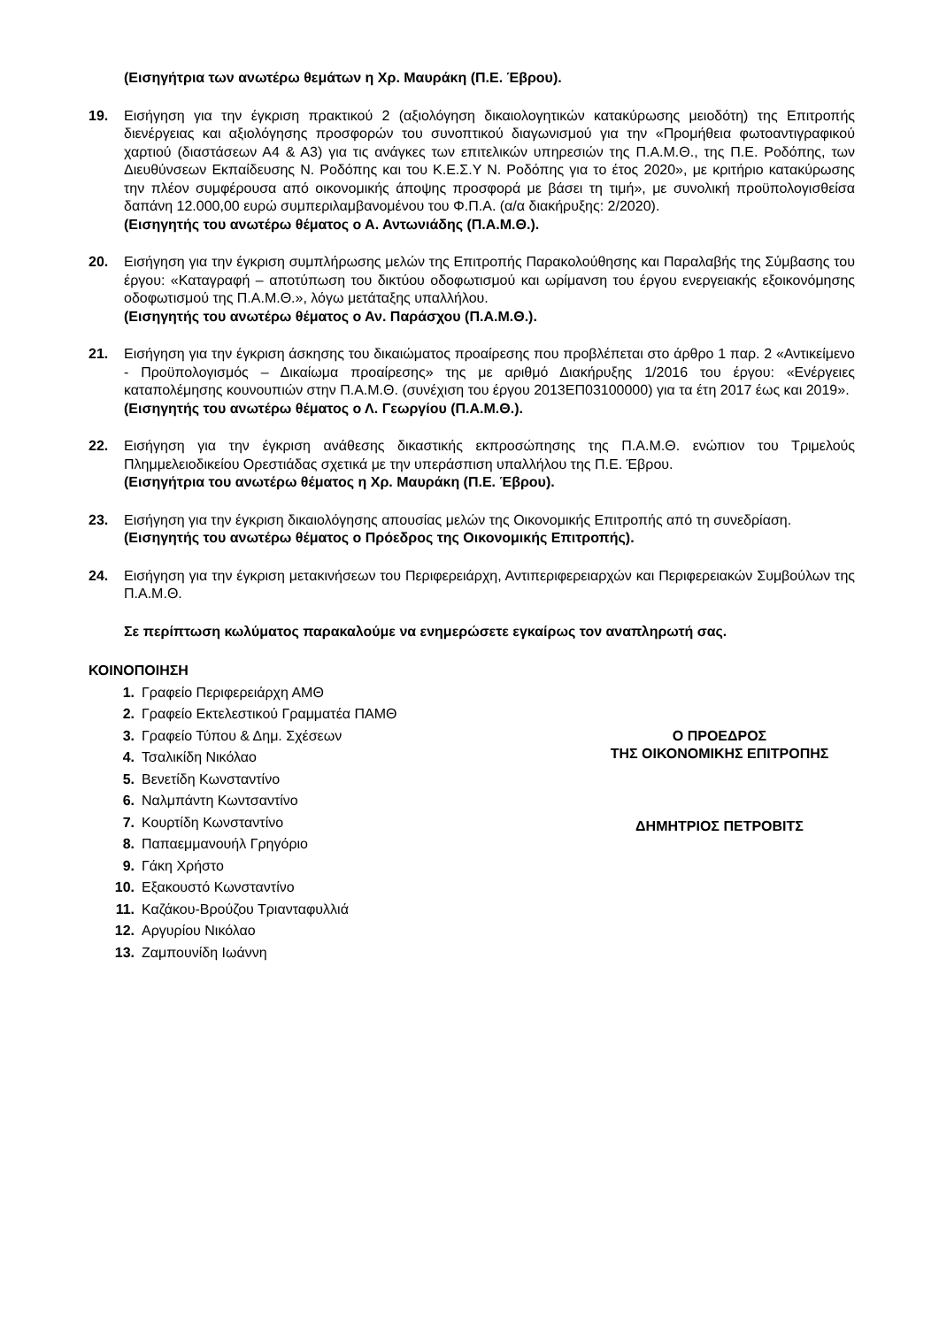(Εισηγήτρια των ανωτέρω θεμάτων η Χρ. Μαυράκη (Π.Ε. Έβρου).
19. Εισήγηση για την έγκριση πρακτικού 2 (αξιολόγηση δικαιολογητικών κατακύρωσης μειοδότη) της Επιτροπής διενέργειας και αξιολόγησης προσφορών του συνοπτικού διαγωνισμού για την «Προμήθεια φωτοαντιγραφικού χαρτιού (διαστάσεων Α4 & Α3) για τις ανάγκες των επιτελικών υπηρεσιών της Π.Α.Μ.Θ., της Π.Ε. Ροδόπης, των Διευθύνσεων Εκπαίδευσης Ν. Ροδόπης και του Κ.Ε.Σ.Υ Ν. Ροδόπης για το έτος 2020», με κριτήριο κατακύρωσης την πλέον συμφέρουσα από οικονομικής άποψης προσφορά με βάσει τη τιμή», με συνολική προϋπολογισθείσα δαπάνη 12.000,00 ευρώ συμπεριλαμβανομένου του Φ.Π.Α. (α/α διακήρυξης: 2/2020).
(Εισηγητής του ανωτέρω θέματος ο Α. Αντωνιάδης (Π.Α.Μ.Θ.).
20. Εισήγηση για την έγκριση συμπλήρωσης μελών της Επιτροπής Παρακολούθησης και Παραλαβής της Σύμβασης του έργου: «Καταγραφή – αποτύπωση του δικτύου οδοφωτισμού και ωρίμανση του έργου ενεργειακής εξοικονόμησης οδοφωτισμού της Π.Α.Μ.Θ.», λόγω μετάταξης υπαλλήλου.
(Εισηγητής του ανωτέρω θέματος ο Αν. Παράσχου (Π.Α.Μ.Θ.).
21. Εισήγηση για την έγκριση άσκησης του δικαιώματος προαίρεσης που προβλέπεται στο άρθρο 1 παρ. 2 «Αντικείμενο - Προϋπολογισμός – Δικαίωμα προαίρεσης» της με αριθμό Διακήρυξης 1/2016 του έργου: «Ενέργειες καταπολέμησης κουνουπιών στην Π.Α.Μ.Θ. (συνέχιση του έργου 2013ΕΠ03100000) για τα έτη 2017 έως και 2019».
(Εισηγητής του ανωτέρω θέματος ο Λ. Γεωργίου (Π.Α.Μ.Θ.).
22. Εισήγηση για την έγκριση ανάθεσης δικαστικής εκπροσώπησης της Π.Α.Μ.Θ. ενώπιον του Τριμελούς Πλημμελειοδικείου Ορεστιάδας σχετικά με την υπεράσπιση υπαλλήλου της Π.Ε. Έβρου.
(Εισηγήτρια του ανωτέρω θέματος η Χρ. Μαυράκη (Π.Ε. Έβρου).
23. Εισήγηση για την έγκριση δικαιολόγησης απουσίας μελών της Οικονομικής Επιτροπής από τη συνεδρίαση.
(Εισηγητής του ανωτέρω θέματος ο Πρόεδρος της Οικονομικής Επιτροπής).
24. Εισήγηση για την έγκριση μετακινήσεων του Περιφερειάρχη, Αντιπεριφερειαρχών και Περιφερειακών Συμβούλων της Π.Α.Μ.Θ.
Σε περίπτωση κωλύματος παρακαλούμε να ενημερώσετε εγκαίρως τον αναπληρωτή σας.
ΚΟΙΝΟΠΟΙΗΣΗ
1. Γραφείο Περιφερειάρχη ΑΜΘ
2. Γραφείο Εκτελεστικού Γραμματέα ΠΑΜΘ
3. Γραφείο Τύπου & Δημ. Σχέσεων
4. Τσαλικίδη Νικόλαο
5. Βενετίδη Κωνσταντίνο
6. Ναλμπάντη Κωντσαντίνο
7. Κουρτίδη Κωνσταντίνο
8. Παπαεμμανουήλ Γρηγόριο
9. Γάκη Χρήστο
10. Εξακουστό Κωνσταντίνο
11. Καζάκου-Βρούζου Τριανταφυλλιά
12. Αργυρίου Νικόλαο
13. Ζαμπουνίδη Ιωάννη
Ο ΠΡΟΕΔΡΟΣ
ΤΗΣ ΟΙΚΟΝΟΜΙΚΗΣ ΕΠΙΤΡΟΠΗΣ
ΔΗΜΗΤΡΙΟΣ ΠΕΤΡΟΒΙΤΣ